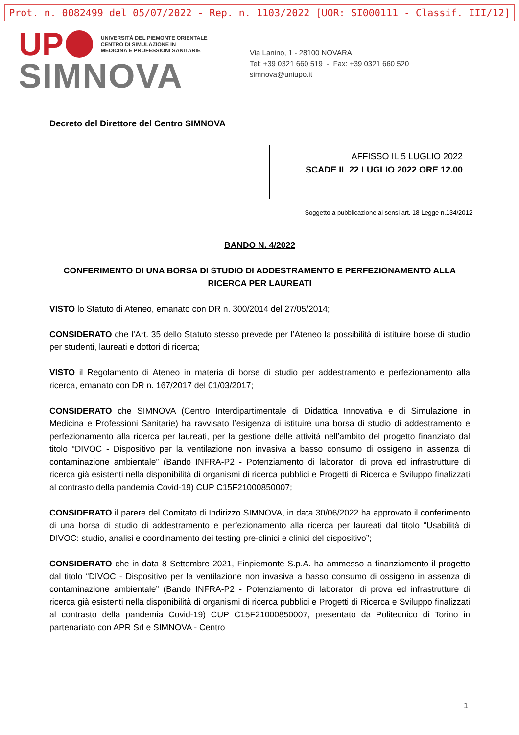Prot. n. 0082499 del 05/07/2022 - Rep. n. 1103/2022 [UOR: SI000111 - Classif. III/12]
UP
UNIVERSITÀ DEL PIEMONTE ORIENTALE
CENTRO DI SIMULAZIONE IN
MEDICINA E PROFESSIONI SANITARIE
SIMNOVA
Via Lanino, 1 - 28100 NOVARA
Tel: +39 0321 660 519 - Fax: +39 0321 660 520
simnova@uniupo.it
Decreto del Direttore del Centro SIMNOVA
AFFISSO IL 5 LUGLIO 2022
SCADE IL 22 LUGLIO 2022 ORE 12.00
Soggetto a pubblicazione ai sensi art. 18 Legge n.134/2012
BANDO N. 4/2022
CONFERIMENTO DI UNA BORSA DI STUDIO DI ADDESTRAMENTO E PERFEZIONAMENTO ALLA RICERCA PER LAUREATI
VISTO lo Statuto di Ateneo, emanato con DR n. 300/2014 del 27/05/2014;
CONSIDERATO che l’Art. 35 dello Statuto stesso prevede per l’Ateneo la possibilità di istituire borse di studio per studenti, laureati e dottori di ricerca;
VISTO il Regolamento di Ateneo in materia di borse di studio per addestramento e perfezionamento alla ricerca, emanato con DR n. 167/2017 del 01/03/2017;
CONSIDERATO che SIMNOVA (Centro Interdipartimentale di Didattica Innovativa e di Simulazione in Medicina e Professioni Sanitarie) ha ravvisato l’esigenza di istituire una borsa di studio di addestramento e perfezionamento alla ricerca per laureati, per la gestione delle attività nell’ambito del progetto finanziato dal titolo “DIVOC - Dispositivo per la ventilazione non invasiva a basso consumo di ossigeno in assenza di contaminazione ambientale” (Bando INFRA-P2 - Potenziamento di laboratori di prova ed infrastrutture di ricerca già esistenti nella disponibilità di organismi di ricerca pubblici e Progetti di Ricerca e Sviluppo finalizzati al contrasto della pandemia Covid-19) CUP C15F21000850007;
CONSIDERATO il parere del Comitato di Indirizzo SIMNOVA, in data 30/06/2022 ha approvato il conferimento di una borsa di studio di addestramento e perfezionamento alla ricerca per laureati dal titolo “Usabilità di DIVOC: studio, analisi e coordinamento dei testing pre-clinici e clinici del dispositivo”;
CONSIDERATO che in data 8 Settembre 2021, Finpiemonte S.p.A. ha ammesso a finanziamento il progetto dal titolo “DIVOC - Dispositivo per la ventilazione non invasiva a basso consumo di ossigeno in assenza di contaminazione ambientale” (Bando INFRA-P2 - Potenziamento di laboratori di prova ed infrastrutture di ricerca già esistenti nella disponibilità di organismi di ricerca pubblici e Progetti di Ricerca e Sviluppo finalizzati al contrasto della pandemia Covid-19) CUP C15F21000850007, presentato da Politecnico di Torino in partenariato con APR Srl e SIMNOVA - Centro
1